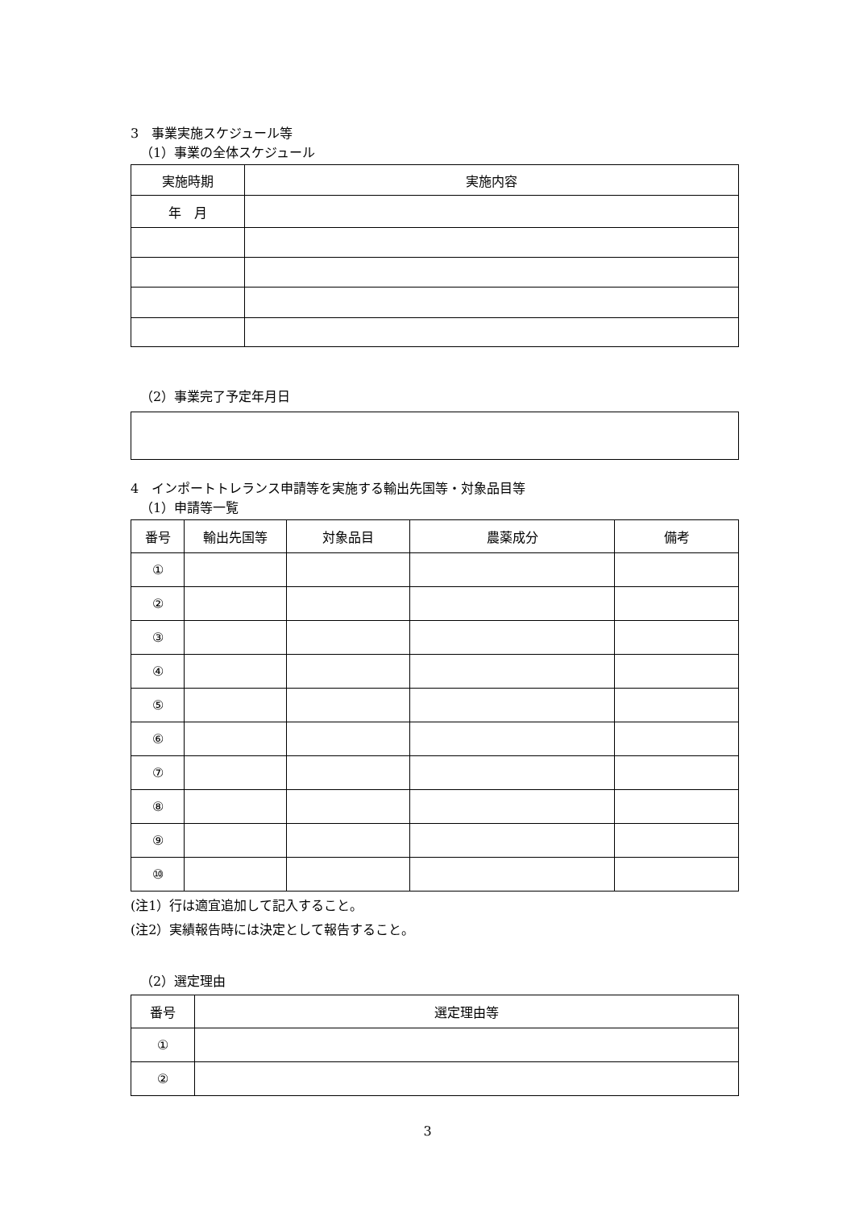3　事業実施スケジュール等
（1）事業の全体スケジュール
| 実施時期 | 実施内容 |
| --- | --- |
| 年 月 | |
（2）事業完了予定年月日
4　インポートトレランス申請等を実施する輸出先国等・対象品目等
（1）申請等一覧
| 番号 | 輸出先国等 | 対象品目 | 農薬成分 | 備考 |
| --- | --- | --- | --- | --- |
| ① | | | | |
| ② | | | | |
| ③ | | | | |
| ④ | | | | |
| ⑤ | | | | |
| ⑥ | | | | |
| ⑦ | | | | |
| ⑧ | | | | |
| ⑨ | | | | |
| ⑩ | | | | |
(注1）行は適宜追加して記入すること。
(注2）実績報告時には決定として報告すること。
（2）選定理由
| 番号 | 選定理由等 |
| --- | --- |
| ① | |
| ② | |
3